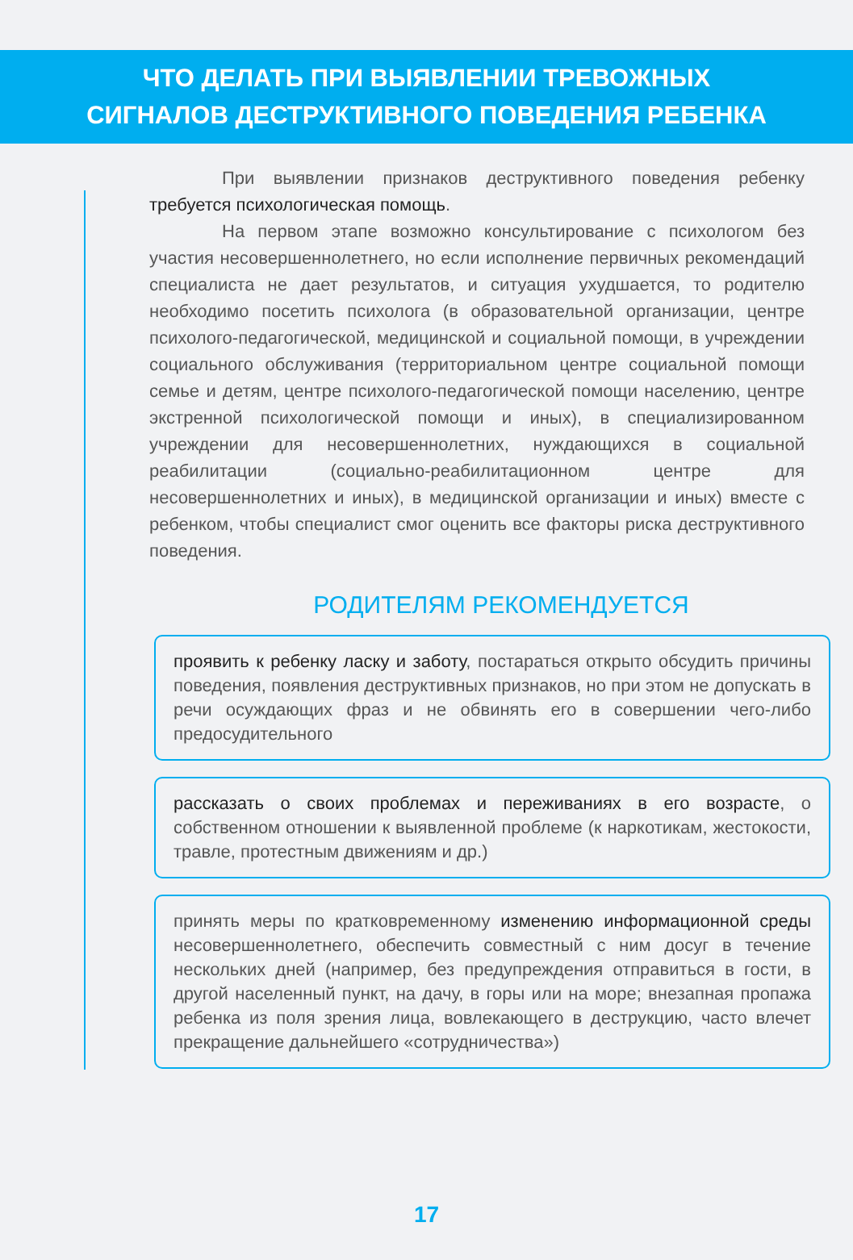ЧТО ДЕЛАТЬ ПРИ ВЫЯВЛЕНИИ ТРЕВОЖНЫХ
СИГНАЛОВ ДЕСТРУКТИВНОГО ПОВЕДЕНИЯ РЕБЕНКА
При выявлении признаков деструктивного поведения ребенку требуется психологическая помощь.
На первом этапе возможно консультирование с психологом без участия несовершеннолетнего, но если исполнение первичных рекомендаций специалиста не дает результатов, и ситуация ухудшается, то родителю необходимо посетить психолога (в образовательной организации, центре психолого-педагогической, медицинской и социальной помощи, в учреждении социального обслуживания (территориальном центре социальной помощи семье и детям, центре психолого-педагогической помощи населению, центре экстренной психологической помощи и иных), в специализированном учреждении для несовершеннолетних, нуждающихся в социальной реабилитации (социально-реабилитационном центре для несовершеннолетних и иных), в медицинской организации и иных) вместе с ребенком, чтобы специалист смог оценить все факторы риска деструктивного поведения.
РОДИТЕЛЯМ РЕКОМЕНДУЕТСЯ
проявить к ребенку ласку и заботу, постараться открыто обсудить причины поведения, появления деструктивных признаков, но при этом не допускать в речи осуждающих фраз и не обвинять его в совершении чего-либо предосудительного
рассказать о своих проблемах и переживаниях в его возрасте, о собственном отношении к выявленной проблеме (к наркотикам, жестокости, травле, протестным движениям и др.)
принять меры по кратковременному изменению информационной среды несовершеннолетнего, обеспечить совместный с ним досуг в течение нескольких дней (например, без предупреждения отправиться в гости, в другой населенный пункт, на дачу, в горы или на море; внезапная пропажа ребенка из поля зрения лица, вовлекающего в деструкцию, часто влечет прекращение дальнейшего «сотрудничества»)
17